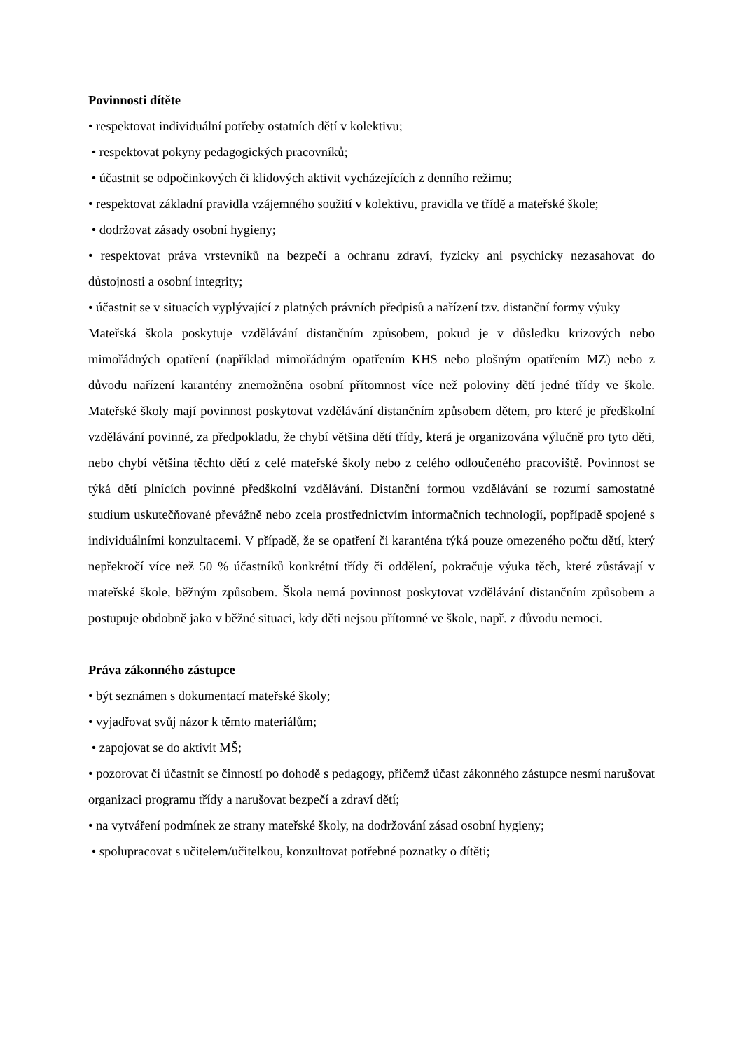Povinnosti dítěte
• respektovat individuální potřeby ostatních dětí v kolektivu;
• respektovat pokyny pedagogických pracovníků;
• účastnit se odpočinkových či klidových aktivit vycházejících z denního režimu;
• respektovat základní pravidla vzájemného soužití v kolektivu, pravidla ve třídě a mateřské škole;
• dodržovat zásady osobní hygieny;
• respektovat práva vrstevníků na bezpečí a ochranu zdraví, fyzicky ani psychicky nezasahovat do důstojnosti a osobní integrity;
• účastnit se v situacích vyplývající z platných právních předpisů a nařízení tzv. distanční formy výuky
Mateřská škola poskytuje vzdělávání distančním způsobem, pokud je v důsledku krizových nebo mimořádných opatření (například mimořádným opatřením KHS nebo plošným opatřením MZ) nebo z důvodu nařízení karantény znemožněna osobní přítomnost více než poloviny dětí jedné třídy ve škole. Mateřské školy mají povinnost poskytovat vzdělávání distančním způsobem dětem, pro které je předškolní vzdělávání povinné, za předpokladu, že chybí většina dětí třídy, která je organizována výlučně pro tyto děti, nebo chybí většina těchto dětí z celé mateřské školy nebo z celého odloučeného pracoviště. Povinnost se týká dětí plnících povinné předškolní vzdělávání. Distanční formou vzdělávání se rozumí samostatné studium uskutečňované převážně nebo zcela prostřednictvím informačních technologií, popřípadě spojené s individuálními konzultacemi. V případě, že se opatření či karanténa týká pouze omezeného počtu dětí, který nepřekročí více než 50 % účastníků konkrétní třídy či oddělení, pokračuje výuka těch, které zůstávají v mateřské škole, běžným způsobem. Škola nemá povinnost poskytovat vzdělávání distančním způsobem a postupuje obdobně jako v běžné situaci, kdy děti nejsou přítomné ve škole, např. z důvodu nemoci.
Práva zákonného zástupce
• být seznámen s dokumentací mateřské školy;
• vyjadřovat svůj názor k těmto materiálům;
• zapojovat se do aktivit MŠ;
• pozorovat či účastnit se činností po dohodě s pedagogy, přičemž účast zákonného zástupce nesmí narušovat organizaci programu třídy a narušovat bezpečí a zdraví dětí;
• na vytváření podmínek ze strany mateřské školy, na dodržování zásad osobní hygieny;
• spolupracovat s učitelem/učitelkou, konzultovat potřebné poznatky o dítěti;